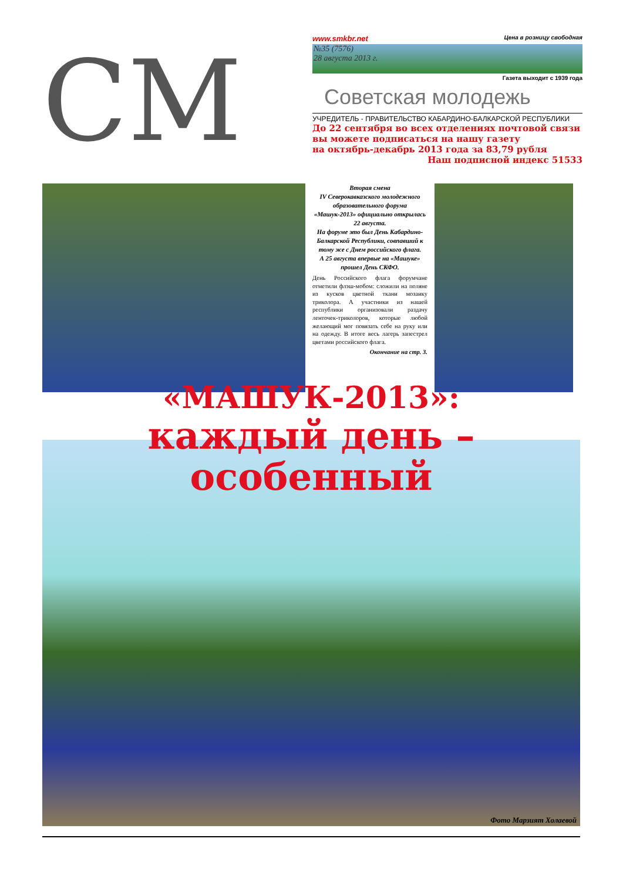СМ
www.smkbr.net Цена в розницу свободная
№35 (7576)
28 августа 2013 г.
Газета выходит с 1939 года
Советская молодежь
УЧРЕДИТЕЛЬ - ПРАВИТЕЛЬСТВО КАБАРДИНО-БАЛКАРСКОЙ РЕСПУБЛИКИ
До 22 сентября во всех отделениях почтовой связи
вы можете подписаться на нашу газету
на октябрь-декабрь 2013 года за 83,79 рубля
Наш подписной индекс 51533
Вторая смена
IV Северокавказского молодежного образовательного форума «Машук-2013» официально открылась 22 августа.
На форуме это был День Кабардино-Балкарской Республики, совпавший к тому же с Днем российского флага.
А 25 августа впервые на «Машуке» прошел День СКФО.
День Российского флага форумчане отметили флэш-мобом: сложили на поляне из кусков цветной ткани мозаику триколора. А участники из нашей республики организовали раздачу ленточек-триколоров, которые любой желающий мог повязать себе на руку или на одежду. В итоге весь лагерь запестрел цветами российского флага.
Окончание на стр. 3.
Фото Марзият Холаевой
«МАШУК-2013»:
каждый день – особенный